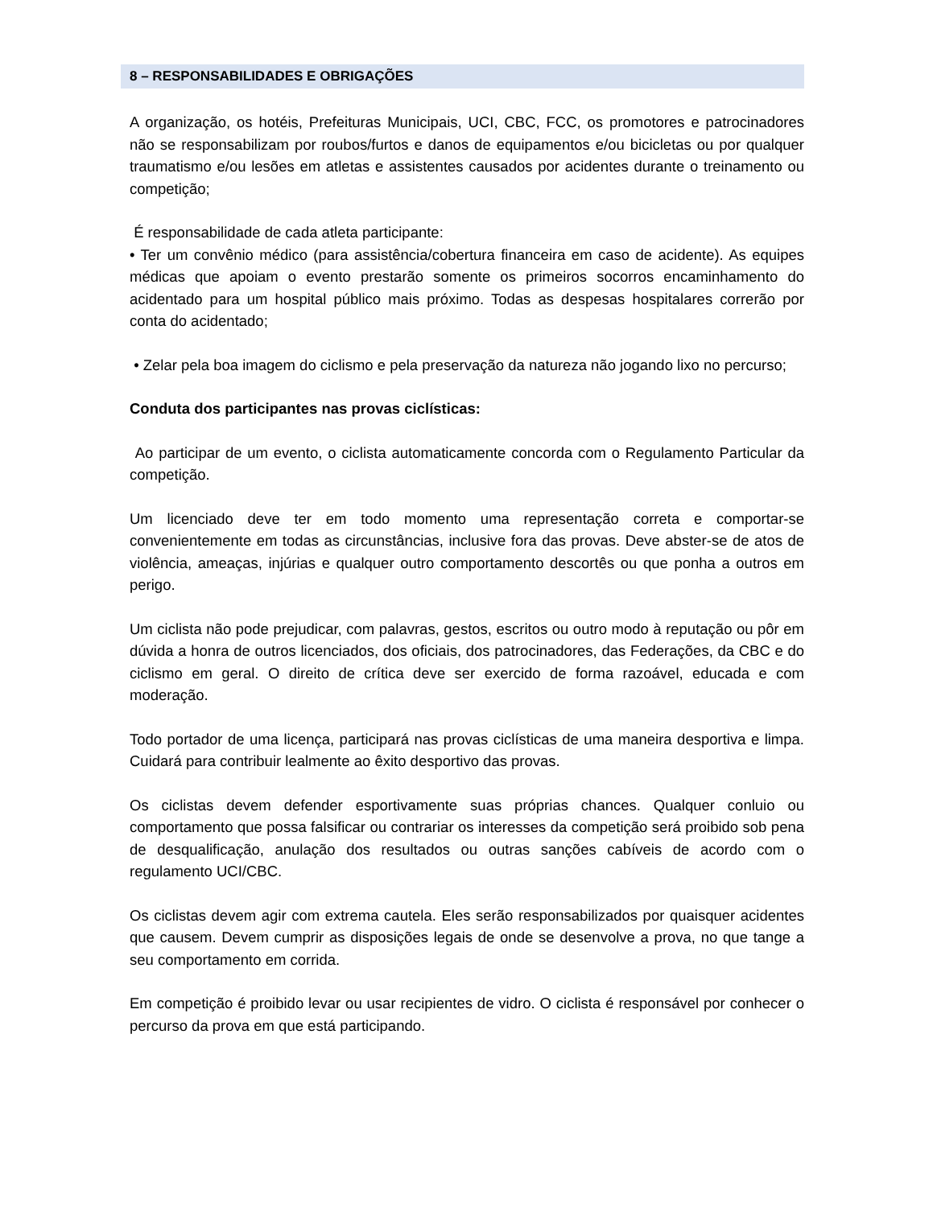8 – RESPONSABILIDADES E OBRIGAÇÕES
A organização, os hotéis, Prefeituras Municipais, UCI, CBC, FCC, os promotores e patrocinadores não se responsabilizam por roubos/furtos e danos de equipamentos e/ou bicicletas ou por qualquer traumatismo e/ou lesões em atletas e assistentes causados por acidentes durante o treinamento ou competição;
É responsabilidade de cada atleta participante:
• Ter um convênio médico (para assistência/cobertura financeira em caso de acidente). As equipes médicas que apoiam o evento prestarão somente os primeiros socorros encaminhamento do acidentado para um hospital público mais próximo. Todas as despesas hospitalares correrão por conta do acidentado;
• Zelar pela boa imagem do ciclismo e pela preservação da natureza não jogando lixo no percurso;
Conduta dos participantes nas provas ciclísticas:
Ao participar de um evento, o ciclista automaticamente concorda com o Regulamento Particular da competição.
Um licenciado deve ter em todo momento uma representação correta e comportar-se convenientemente em todas as circunstâncias, inclusive fora das provas. Deve abster-se de atos de violência, ameaças, injúrias e qualquer outro comportamento descortês ou que ponha a outros em perigo.
Um ciclista não pode prejudicar, com palavras, gestos, escritos ou outro modo à reputação ou pôr em dúvida a honra de outros licenciados, dos oficiais, dos patrocinadores, das Federações, da CBC e do ciclismo em geral. O direito de crítica deve ser exercido de forma razoável, educada e com moderação.
Todo portador de uma licença, participará nas provas ciclísticas de uma maneira desportiva e limpa. Cuidará para contribuir lealmente ao êxito desportivo das provas.
Os ciclistas devem defender esportivamente suas próprias chances. Qualquer conluio ou comportamento que possa falsificar ou contrariar os interesses da competição será proibido sob pena de desqualificação, anulação dos resultados ou outras sanções cabíveis de acordo com o regulamento UCI/CBC.
Os ciclistas devem agir com extrema cautela. Eles serão responsabilizados por quaisquer acidentes que causem. Devem cumprir as disposições legais de onde se desenvolve a prova, no que tange a seu comportamento em corrida.
Em competição é proibido levar ou usar recipientes de vidro. O ciclista é responsável por conhecer o percurso da prova em que está participando.